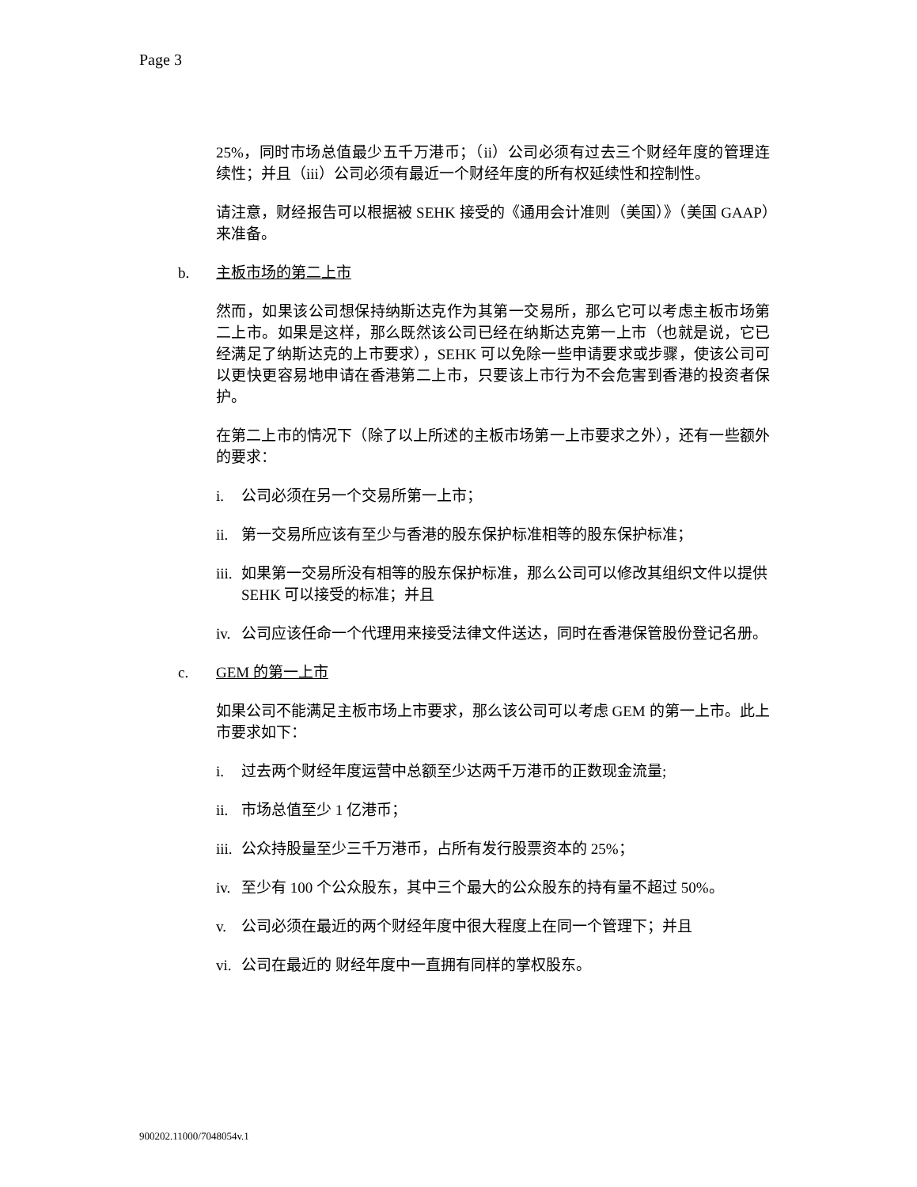Page 3
25%，同时市场总值最少五千万港币；（ii）公司必须有过去三个财经年度的管理连续性；并且（iii）公司必须有最近一个财经年度的所有权延续性和控制性。
请注意，财经报告可以根据被 SEHK 接受的《通用会计准则（美国）》（美国 GAAP）来准备。
b. 主板市场的第二上市
然而，如果该公司想保持纳斯达克作为其第一交易所，那么它可以考虑主板市场第二上市。如果是这样，那么既然该公司已经在纳斯达克第一上市（也就是说，它已经满足了纳斯达克的上市要求），SEHK 可以免除一些申请要求或步骤，使该公司可以更快更容易地申请在香港第二上市，只要该上市行为不会危害到香港的投资者保护。
在第二上市的情况下（除了以上所述的主板市场第一上市要求之外），还有一些额外的要求：
i. 公司必须在另一个交易所第一上市；
ii. 第一交易所应该有至少与香港的股东保护标准相等的股东保护标准；
iii. 如果第一交易所没有相等的股东保护标准，那么公司可以修改其组织文件以提供 SEHK 可以接受的标准；并且
iv. 公司应该任命一个代理用来接受法律文件送达，同时在香港保管股份登记名册。
c. GEM 的第一上市
如果公司不能满足主板市场上市要求，那么该公司可以考虑 GEM 的第一上市。此上市要求如下：
i. 过去两个财经年度运营中总额至少达两千万港币的正数现金流量;
ii. 市场总值至少 1 亿港币；
iii. 公众持股量至少三千万港币，占所有发行股票资本的 25%；
iv. 至少有 100 个公众股东，其中三个最大的公众股东的持有量不超过 50%。
v. 公司必须在最近的两个财经年度中很大程度上在同一个管理下；并且
vi. 公司在最近的 财经年度中一直拥有同样的掌权股东。
900202.11000/7048054v.1